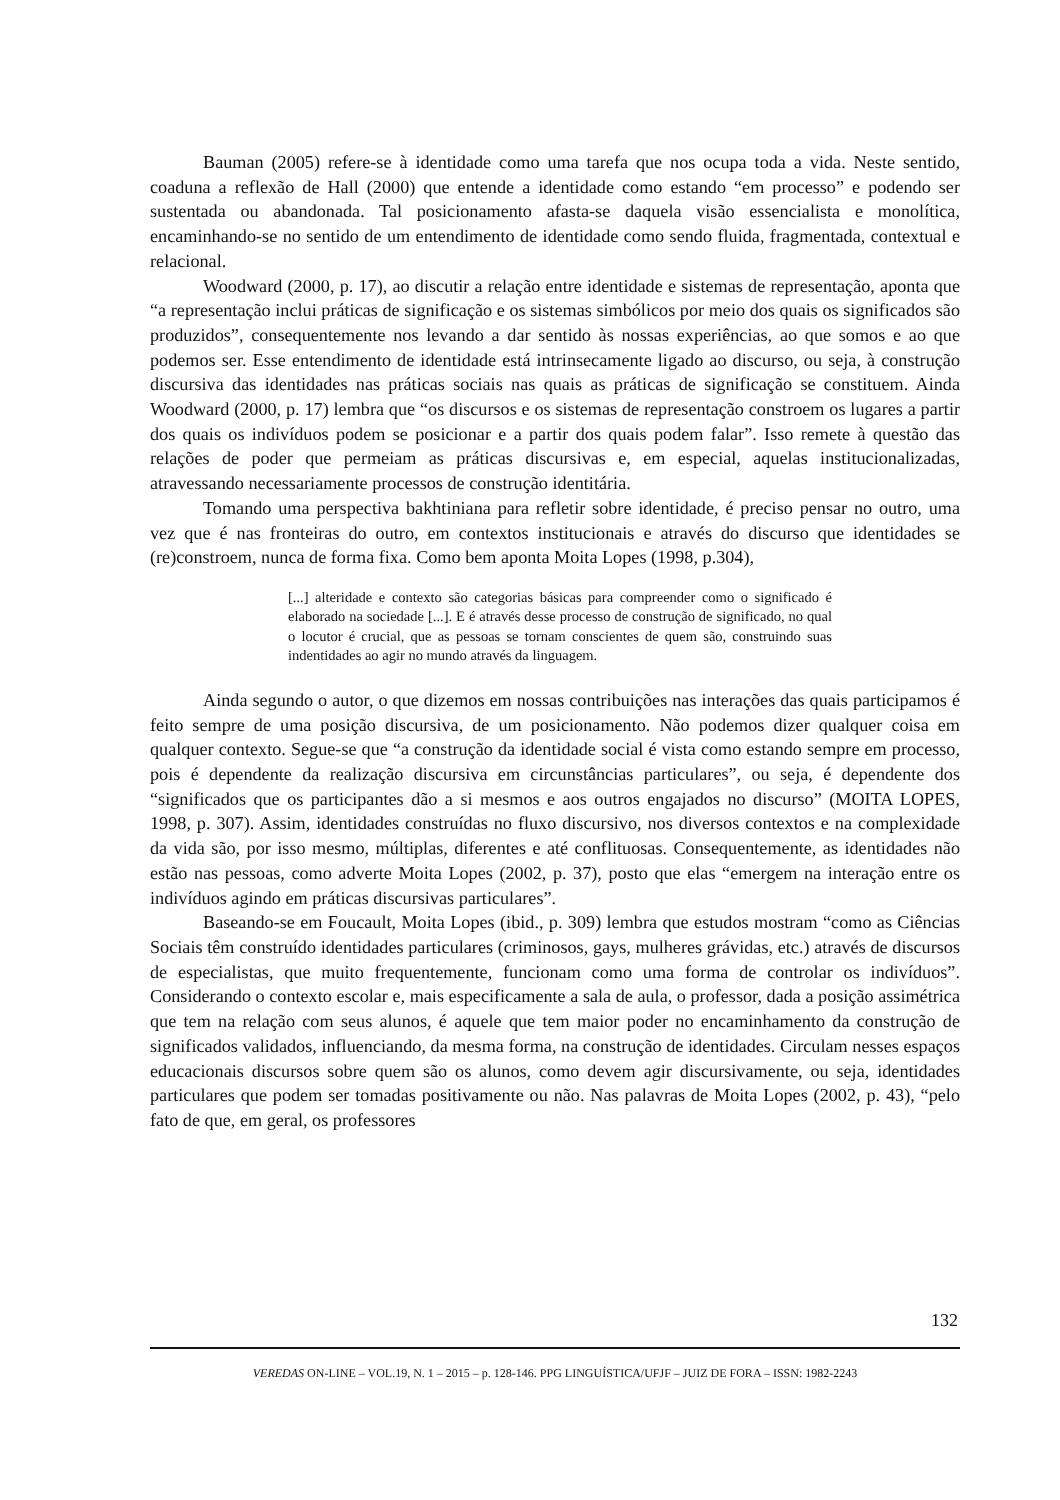Bauman (2005) refere-se à identidade como uma tarefa que nos ocupa toda a vida. Neste sentido, coaduna a reflexão de Hall (2000) que entende a identidade como estando “em processo” e podendo ser sustentada ou abandonada. Tal posicionamento afasta-se daquela visão essencialista e monolítica, encaminhando-se no sentido de um entendimento de identidade como sendo fluida, fragmentada, contextual e relacional.
Woodward (2000, p. 17), ao discutir a relação entre identidade e sistemas de representação, aponta que “a representação inclui práticas de significação e os sistemas simbólicos por meio dos quais os significados são produzidos”, consequentemente nos levando a dar sentido às nossas experiências, ao que somos e ao que podemos ser. Esse entendimento de identidade está intrinsecamente ligado ao discurso, ou seja, à construção discursiva das identidades nas práticas sociais nas quais as práticas de significação se constituem. Ainda Woodward (2000, p. 17) lembra que “os discursos e os sistemas de representação constroem os lugares a partir dos quais os indivíduos podem se posicionar e a partir dos quais podem falar”. Isso remete à questão das relações de poder que permeiam as práticas discursivas e, em especial, aquelas institucionalizadas, atravessando necessariamente processos de construção identitária.
Tomando uma perspectiva bakhtiniana para refletir sobre identidade, é preciso pensar no outro, uma vez que é nas fronteiras do outro, em contextos institucionais e através do discurso que identidades se (re)constroem, nunca de forma fixa. Como bem aponta Moita Lopes (1998, p.304),
[...] alteridade e contexto são categorias básicas para compreender como o significado é elaborado na sociedade [...]. E é através desse processo de construção de significado, no qual o locutor é crucial, que as pessoas se tornam conscientes de quem são, construindo suas indentidades ao agir no mundo através da linguagem.
Ainda segundo o autor, o que dizemos em nossas contribuições nas interações das quais participamos é feito sempre de uma posição discursiva, de um posicionamento. Não podemos dizer qualquer coisa em qualquer contexto. Segue-se que “a construção da identidade social é vista como estando sempre em processo, pois é dependente da realização discursiva em circunstâncias particulares”, ou seja, é dependente dos “significados que os participantes dão a si mesmos e aos outros engajados no discurso” (MOITA LOPES, 1998, p. 307). Assim, identidades construídas no fluxo discursivo, nos diversos contextos e na complexidade da vida são, por isso mesmo, múltiplas, diferentes e até conflituosas. Consequentemente, as identidades não estão nas pessoas, como adverte Moita Lopes (2002, p. 37), posto que elas “emergem na interação entre os indivíduos agindo em práticas discursivas particulares”.
Baseando-se em Foucault, Moita Lopes (ibid., p. 309) lembra que estudos mostram “como as Ciências Sociais têm construído identidades particulares (criminosos, gays, mulheres grávidas, etc.) através de discursos de especialistas, que muito frequentemente, funcionam como uma forma de controlar os indivíduos”. Considerando o contexto escolar e, mais especificamente a sala de aula, o professor, dada a posição assimétrica que tem na relação com seus alunos, é aquele que tem maior poder no encaminhamento da construção de significados validados, influenciando, da mesma forma, na construção de identidades. Circulam nesses espaços educacionais discursos sobre quem são os alunos, como devem agir discursivamente, ou seja, identidades particulares que podem ser tomadas positivamente ou não. Nas palavras de Moita Lopes (2002, p. 43), “pelo fato de que, em geral, os professores
132
VEREDAS ON-LINE – VOL.19, N. 1 – 2015 – p. 128-146. PPG LINGUÍSTICA/UFJF – JUIZ DE FORA – ISSN: 1982-2243